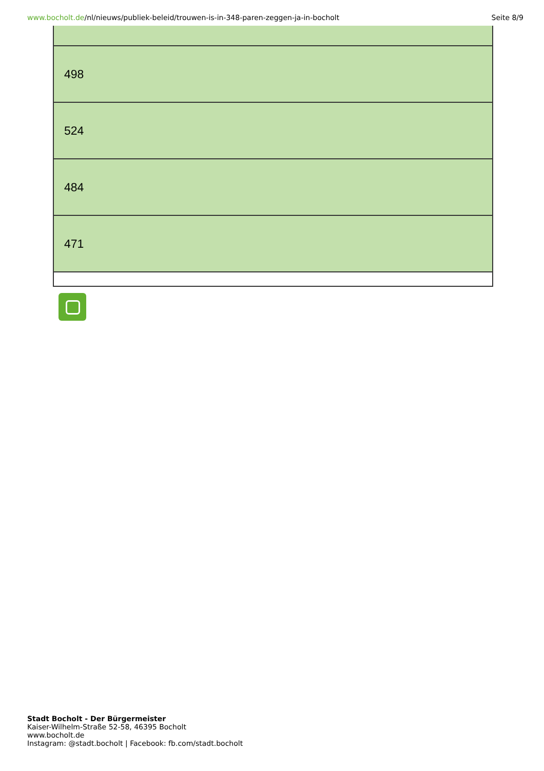www.bocholt.de/nl/nieuws/publiek-beleid/trouwen-is-in-348-paren-zeggen-ja-in-bocholt
Seite 8/9
| 498 |
| 524 |
| 484 |
| 471 |
Stadt Bocholt - Der Bürgermeister
Kaiser-Wilhelm-Straße 52-58, 46395 Bocholt
www.bocholt.de
Instagram: @stadt.bocholt | Facebook: fb.com/stadt.bocholt